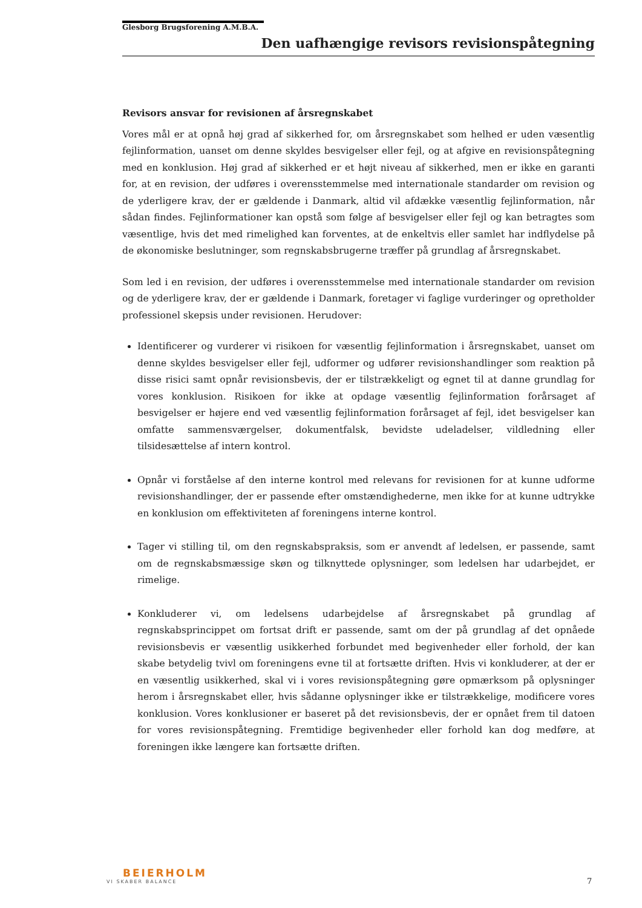Glesborg Brugsforening A.M.B.A.
Den uafhængige revisors revisionspåtegning
Revisors ansvar for revisionen af årsregnskabet
Vores mål er at opnå høj grad af sikkerhed for, om årsregnskabet som helhed er uden væsentlig fejlinformation, uanset om denne skyldes besvigelser eller fejl, og at afgive en revisionspåtegning med en konklusion. Høj grad af sikkerhed er et højt niveau af sikkerhed, men er ikke en garanti for, at en revision, der udføres i overensstemmelse med internationale standarder om revision og de yderligere krav, der er gældende i Danmark, altid vil afdække væsentlig fejlinformation, når sådan findes. Fejlinformationer kan opstå som følge af besvigelser eller fejl og kan betragtes som væsentlige, hvis det med rimelighed kan forventes, at de enkeltvis eller samlet har indflydelse på de økonomiske beslutninger, som regnskabsbrugerne træffer på grundlag af årsregnskabet.
Som led i en revision, der udføres i overensstemmelse med internationale standarder om revision og de yderligere krav, der er gældende i Danmark, foretager vi faglige vurderinger og opretholder professionel skepsis under revisionen. Herudover:
Identificerer og vurderer vi risikoen for væsentlig fejlinformation i årsregnskabet, uanset om denne skyldes besvigelser eller fejl, udformer og udfører revisionshandlinger som reaktion på disse risici samt opnår revisionsbevis, der er tilstrækkeligt og egnet til at danne grundlag for vores konklusion. Risikoen for ikke at opdage væsentlig fejlinformation forårsaget af besvigelser er højere end ved væsentlig fejlinformation forårsaget af fejl, idet besvigelser kan omfatte sammensværgelser, dokumentfalsk, bevidste udeladelser, vildledning eller tilsidesættelse af intern kontrol.
Opnår vi forståelse af den interne kontrol med relevans for revisionen for at kunne udforme revisionshandlinger, der er passende efter omstændighederne, men ikke for at kunne udtrykke en konklusion om effektiviteten af foreningens interne kontrol.
Tager vi stilling til, om den regnskabspraksis, som er anvendt af ledelsen, er passende, samt om de regnskabsmæssige skøn og tilknyttede oplysninger, som ledelsen har udarbejdet, er rimelige.
Konkluderer vi, om ledelsens udarbejdelse af årsregnskabet på grundlag af regnskabsprincippet om fortsat drift er passende, samt om der på grundlag af det opnåede revisionsbevis er væsentlig usikkerhed forbundet med begivenheder eller forhold, der kan skabe betydelig tvivl om foreningens evne til at fortsætte driften. Hvis vi konkluderer, at der er en væsentlig usikkerhed, skal vi i vores revisionspåtegning gøre opmærksom på oplysninger herom i årsregnskabet eller, hvis sådanne oplysninger ikke er tilstrækkelige, modificere vores konklusion. Vores konklusioner er baseret på det revisionsbevis, der er opnået frem til datoen for vores revisionspåtegning. Fremtidige begivenheder eller forhold kan dog medføre, at foreningen ikke længere kan fortsætte driften.
BEIERHOLM
VI SKABER BALANCE
7